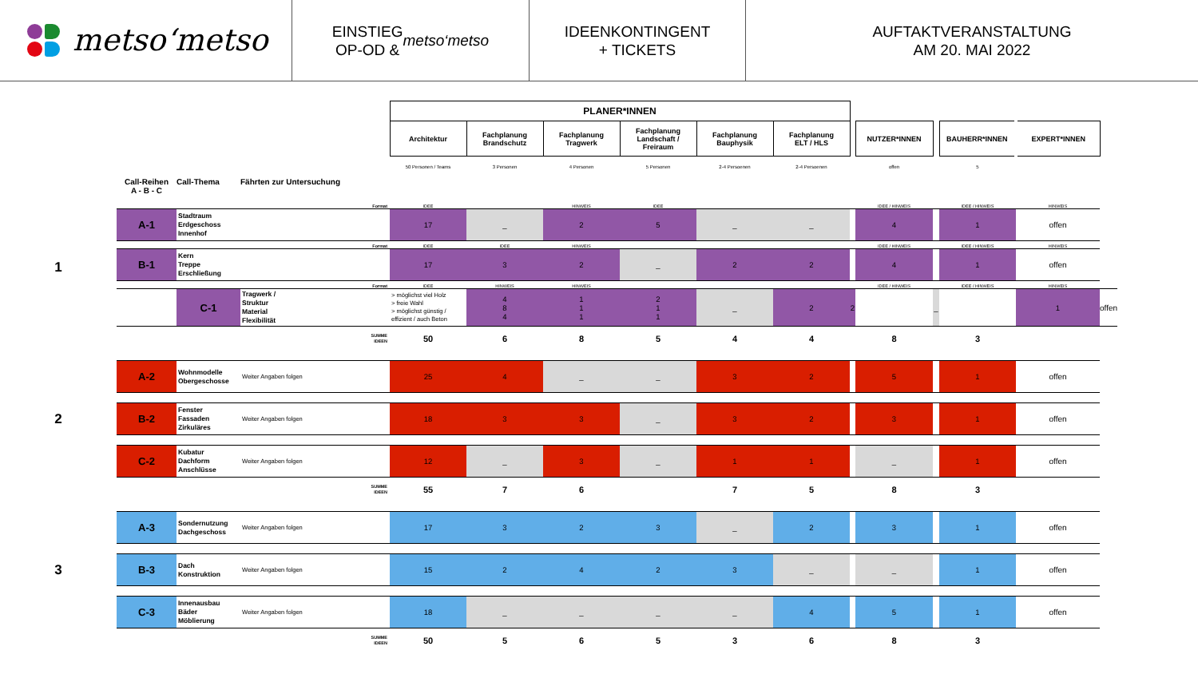metso‘metso
EINSTIEG
OP-OD & metso‘metso
IDEENKONTINGENT
+ TICKETS
AUFTAKTVERANSTALTUNG
AM 20. MAI 2022
| | | | | PLANER*INNEN | | | | | | | | | | | |
| | | | | Architektur | Fachplanung Brandschutz | Fachplanung Tragwerk | Fachplanung Landschaft / Freiraum | Fachplanung Bauphysik | Fachplanung ELT / HLS | | NUTZER*INNEN | | BAUHERR*INNEN | EXPERT*INNEN | |
| | | | | 50 Personen / Teams | 3 Personen | 4 Personen | 5 Personen | 2-4 Persoenen | 2-4 Persoenen | | offen | | 5 | | |
| | Call-Reihen A - B - C | Call-Thema | Fährten zur Untersuchung | | | | | | | | | | | | |
| | | | Format | IDEE | | HINWEIS | IDEE | | | | IDEE / HINWEIS | | IDEE / HINWEIS | HINWEIS | |
| 1 | A-1 | Stadtraum Erdgeschoss Innenhof | | 17 | _ | 2 | 5 | _ | _ | | 4 | | 1 | offen | |
| | | | Format | IDEE | IDEE | HINWEIS | | | | | IDEE / HINWEIS | | IDEE / HINWEIS | HINWEIS | |
| | B-1 | Kern Treppe Erschließung | | 17 | 3 | 2 | _ | 2 | 2 | | 4 | | 1 | offen | |
| | | | Format | IDEE | HINWEIS | HINWEIS | | | | | IDEE / HINWEIS | | IDEE / HINWEIS | HINWEIS | |
| | | C-1 | Tragwerk / Struktur Material Flexibilität | > möglichst viel Holz > freie Wahl > möglichst günstig / effizient / auch Beton | 4 8 4 | 1 1 1 | 2 1 1 | _ | 2 | 2 | | _ | | 1 | offen |
| | | | SUMME IDEEN | 50 | 6 | 8 | 5 | 4 | 4 | | 8 | | 3 | | |
| 2 | A-2 | Wohnmodelle Obergeschosse | Weiter Angaben folgen | 25 | 4 | _ | _ | 3 | 2 | | 5 | | 1 | offen | |
| | B-2 | Fenster Fassaden Zirkuläres | Weiter Angaben folgen | 18 | 3 | 3 | _ | 3 | 2 | | 3 | | 1 | offen | |
| | C-2 | Kubatur Dachform Anschlüsse | Weiter Angaben folgen | 12 | _ | 3 | _ | 1 | 1 | | _ | | 1 | offen | |
| | | | SUMME IDEEN | 55 | 7 | 6 | | 7 | 5 | | 8 | | 3 | | |
| 3 | A-3 | Sondernutzung Dachgeschoss | Weiter Angaben folgen | 17 | 3 | 2 | 3 | _ | 2 | | 3 | | 1 | offen | |
| | B-3 | Dach Konstruktion | Weiter Angaben folgen | 15 | 2 | 4 | 2 | 3 | _ | | _ | | 1 | offen | |
| | C-3 | Innenausbau Bäder Möblierung | Weiter Angaben folgen | 18 | _ | _ | _ | _ | 4 | | 5 | | 1 | offen | |
| | | | SUMME IDEEN | 50 | 5 | 6 | 5 | 3 | 6 | | 8 | | 3 | | |